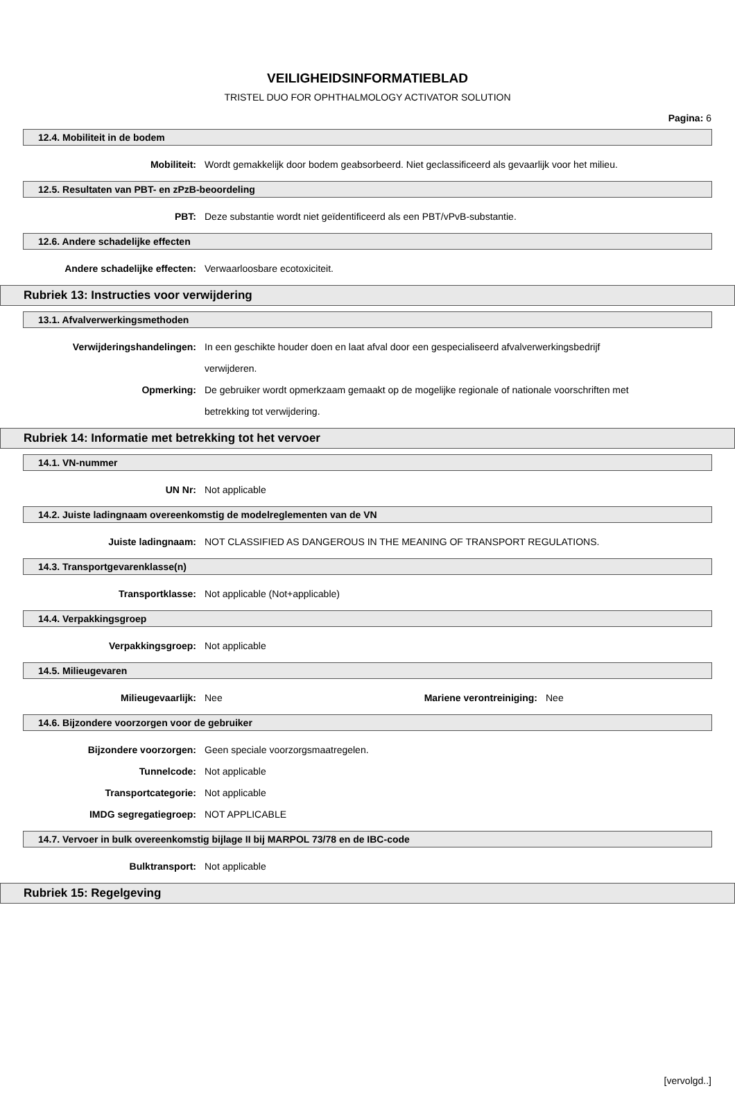VEILIGHEIDSINFORMATIEBLAD
TRISTEL DUO FOR OPHTHALMOLOGY ACTIVATOR SOLUTION
Pagina: 6
12.4. Mobiliteit in de bodem
Mobiliteit: Wordt gemakkelijk door bodem geabsorbeerd. Niet geclassificeerd als gevaarlijk voor het milieu.
12.5. Resultaten van PBT- en zPzB-beoordeling
PBT: Deze substantie wordt niet geïdentificeerd als een PBT/vPvB-substantie.
12.6. Andere schadelijke effecten
Andere schadelijke effecten: Verwaarloosbare ecotoxiciteit.
Rubriek 13: Instructies voor verwijdering
13.1. Afvalverwerkingsmethoden
Verwijderingshandelingen: In een geschikte houder doen en laat afval door een gespecialiseerd afvalverwerkingsbedrijf verwijderen.
Opmerking: De gebruiker wordt opmerkzaam gemaakt op de mogelijke regionale of nationale voorschriften met betrekking tot verwijdering.
Rubriek 14: Informatie met betrekking tot het vervoer
14.1. VN-nummer
UN Nr: Not applicable
14.2. Juiste ladingnaam overeenkomstig de modelreglementen van de VN
Juiste ladingnaam: NOT CLASSIFIED AS DANGEROUS IN THE MEANING OF TRANSPORT REGULATIONS.
14.3. Transportgevarenklasse(n)
Transportklasse: Not applicable (Not+applicable)
14.4. Verpakkingsgroep
Verpakkingsgroep: Not applicable
14.5. Milieugevaren
Milieugevaarlijk: Nee Mariene verontreiniging:
Nee
14.6. Bijzondere voorzorgen voor de gebruiker
Bijzondere voorzorgen: Geen speciale voorzorgsmaatregelen.
Tunnelcode: Not applicable
Transportcategorie: Not applicable
IMDG segregatiegroep: NOT APPLICABLE
14.7. Vervoer in bulk overeenkomstig bijlage II bij MARPOL 73/78 en de IBC-code
Bulktransport: Not applicable
Rubriek 15: Regelgeving
[vervolgd..]